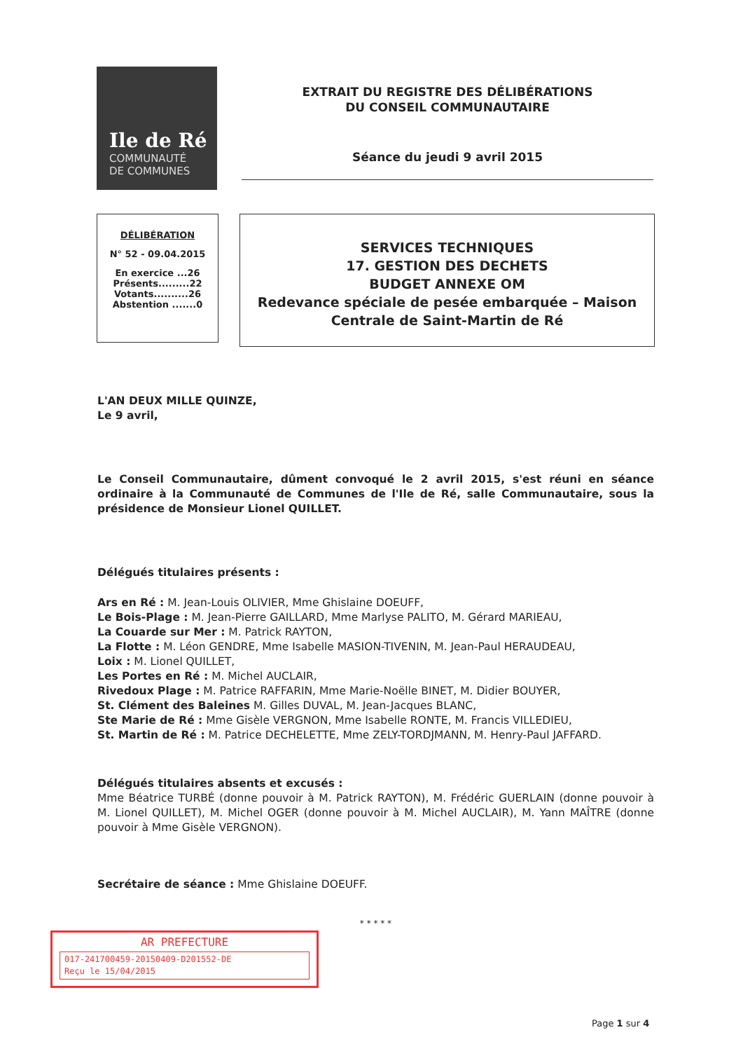Ile de Ré
COMMUNAUTÉ
DE COMMUNES
EXTRAIT DU REGISTRE DES DÉLIBÉRATIONS
DU CONSEIL COMMUNAUTAIRE
Séance du jeudi 9 avril 2015
DÉLIBÉRATION
N° 52 - 09.04.2015
En exercice ...26
Présents.........22
Votants..........26
Abstention .......0
SERVICES TECHNIQUES
17. GESTION DES DECHETS
BUDGET ANNEXE OM
Redevance spéciale de pesée embarquée – Maison Centrale de Saint-Martin de Ré
L'AN DEUX MILLE QUINZE,
Le 9 avril,
Le Conseil Communautaire, dûment convoqué le 2 avril 2015, s'est réuni en séance ordinaire à la Communauté de Communes de l'Ile de Ré, salle Communautaire, sous la présidence de Monsieur Lionel QUILLET.
Délégués titulaires présents :
Ars en Ré : M. Jean-Louis OLIVIER, Mme Ghislaine DOEUFF,
Le Bois-Plage : M. Jean-Pierre GAILLARD, Mme Marlyse PALITO, M. Gérard MARIEAU,
La Couarde sur Mer : M. Patrick RAYTON,
La Flotte : M. Léon GENDRE, Mme Isabelle MASION-TIVENIN, M. Jean-Paul HERAUDEAU,
Loix : M. Lionel QUILLET,
Les Portes en Ré : M. Michel AUCLAIR,
Rivedoux Plage : M. Patrice RAFFARIN, Mme Marie-Noëlle BINET, M. Didier BOUYER,
St. Clément des Baleines M. Gilles DUVAL, M. Jean-Jacques BLANC,
Ste Marie de Ré : Mme Gisèle VERGNON, Mme Isabelle RONTE, M. Francis VILLEDIEU,
St. Martin de Ré : M. Patrice DECHELETTE, Mme ZELY-TORDJMANN, M. Henry-Paul JAFFARD.
Délégués titulaires absents et excusés :
Mme Béatrice TURBÉ (donne pouvoir à M. Patrick RAYTON), M. Frédéric GUERLAIN (donne pouvoir à M. Lionel QUILLET), M. Michel OGER (donne pouvoir à M. Michel AUCLAIR), M. Yann MAÎTRE (donne pouvoir à Mme Gisèle VERGNON).
Secrétaire de séance : Mme Ghislaine DOEUFF.
* * * * *
AR PREFECTURE
017-241700459-20150409-D201552-DE
Reçu le 15/04/2015
Page 1 sur 4